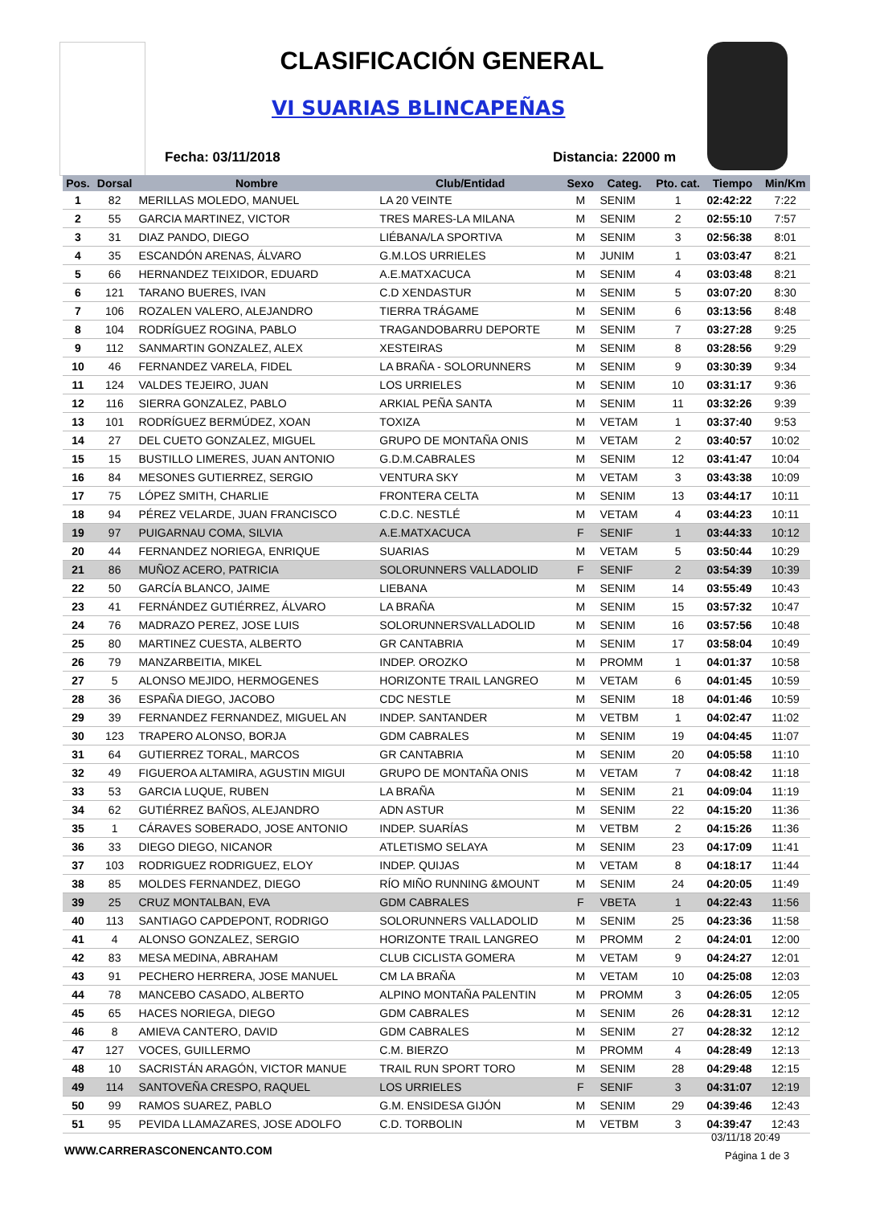CLASIFICACIÓN GENERAL
VI SUARIAS BLINCAPEÑAS
Fecha: 03/11/2018 Distancia: 22000 m
| Pos. | Dorsal | Nombre | Club/Entidad | Sexo | Categ. | Pto. cat. | Tiempo | Min/Km |
| --- | --- | --- | --- | --- | --- | --- | --- | --- |
| 1 | 82 | MERILLAS MOLEDO, MANUEL | LA 20 VEINTE | M | SENIM | 1 | 02:42:22 | 7:22 |
| 2 | 55 | GARCIA MARTINEZ, VICTOR | TRES MARES-LA MILANA | M | SENIM | 2 | 02:55:10 | 7:57 |
| 3 | 31 | DIAZ PANDO, DIEGO | LIÉBANA/LA SPORTIVA | M | SENIM | 3 | 02:56:38 | 8:01 |
| 4 | 35 | ESCANDÓN ARENAS, ÁLVARO | G.M.LOS URRIELES | M | JUNIM | 1 | 03:03:47 | 8:21 |
| 5 | 66 | HERNANDEZ TEIXIDOR, EDUARD | A.E.MATXACUCA | M | SENIM | 4 | 03:03:48 | 8:21 |
| 6 | 121 | TARANO BUERES, IVAN | C.D XENDASTUR | M | SENIM | 5 | 03:07:20 | 8:30 |
| 7 | 106 | ROZALEN VALERO, ALEJANDRO | TIERRA TRÁGAME | M | SENIM | 6 | 03:13:56 | 8:48 |
| 8 | 104 | RODRÍGUEZ ROGINA, PABLO | TRAGANDOBARRU DEPORTE | M | SENIM | 7 | 03:27:28 | 9:25 |
| 9 | 112 | SANMARTIN GONZALEZ, ALEX | XESTEIRAS | M | SENIM | 8 | 03:28:56 | 9:29 |
| 10 | 46 | FERNANDEZ VARELA, FIDEL | LA BRAÑA - SOLORUNNERS | M | SENIM | 9 | 03:30:39 | 9:34 |
| 11 | 124 | VALDES TEJEIRO, JUAN | LOS URRIELES | M | SENIM | 10 | 03:31:17 | 9:36 |
| 12 | 116 | SIERRA GONZALEZ, PABLO | ARKIAL PEÑA SANTA | M | SENIM | 11 | 03:32:26 | 9:39 |
| 13 | 101 | RODRÍGUEZ BERMÚDEZ, XOAN | TOXIZA | M | VETAM | 1 | 03:37:40 | 9:53 |
| 14 | 27 | DEL CUETO GONZALEZ, MIGUEL | GRUPO DE MONTAÑA ONIS | M | VETAM | 2 | 03:40:57 | 10:02 |
| 15 | 15 | BUSTILLO LIMERES, JUAN ANTONIO | G.D.M.CABRALES | M | SENIM | 12 | 03:41:47 | 10:04 |
| 16 | 84 | MESONES GUTIERREZ, SERGIO | VENTURA SKY | M | VETAM | 3 | 03:43:38 | 10:09 |
| 17 | 75 | LÓPEZ SMITH, CHARLIE | FRONTERA CELTA | M | SENIM | 13 | 03:44:17 | 10:11 |
| 18 | 94 | PÉREZ VELARDE, JUAN FRANCISCO | C.D.C. NESTLÉ | M | VETAM | 4 | 03:44:23 | 10:11 |
| 19 | 97 | PUIGARNAU COMA, SILVIA | A.E.MATXACUCA | F | SENIF | 1 | 03:44:33 | 10:12 |
| 20 | 44 | FERNANDEZ NORIEGA, ENRIQUE | SUARIAS | M | VETAM | 5 | 03:50:44 | 10:29 |
| 21 | 86 | MUÑOZ ACERO, PATRICIA | SOLORUNNERS VALLADOLID | F | SENIF | 2 | 03:54:39 | 10:39 |
| 22 | 50 | GARCÍA BLANCO, JAIME | LIEBANA | M | SENIM | 14 | 03:55:49 | 10:43 |
| 23 | 41 | FERNÁNDEZ GUTIÉRREZ, ÁLVARO | LA BRAÑA | M | SENIM | 15 | 03:57:32 | 10:47 |
| 24 | 76 | MADRAZO PEREZ, JOSE LUIS | SOLORUNNERSVALLADOLID | M | SENIM | 16 | 03:57:56 | 10:48 |
| 25 | 80 | MARTINEZ CUESTA, ALBERTO | GR CANTABRIA | M | SENIM | 17 | 03:58:04 | 10:49 |
| 26 | 79 | MANZARBEITIA, MIKEL | INDEP. OROZKO | M | PROMM | 1 | 04:01:37 | 10:58 |
| 27 | 5 | ALONSO MEJIDO, HERMOGENES | HORIZONTE TRAIL LANGREO | M | VETAM | 6 | 04:01:45 | 10:59 |
| 28 | 36 | ESPAÑA DIEGO, JACOBO | CDC NESTLE | M | SENIM | 18 | 04:01:46 | 10:59 |
| 29 | 39 | FERNANDEZ FERNANDEZ, MIGUEL AN | INDEP. SANTANDER | M | VETBM | 1 | 04:02:47 | 11:02 |
| 30 | 123 | TRAPERO ALONSO, BORJA | GDM CABRALES | M | SENIM | 19 | 04:04:45 | 11:07 |
| 31 | 64 | GUTIERREZ TORAL, MARCOS | GR CANTABRIA | M | SENIM | 20 | 04:05:58 | 11:10 |
| 32 | 49 | FIGUEROA ALTAMIRA, AGUSTIN MIGUI | GRUPO DE MONTAÑA ONIS | M | VETAM | 7 | 04:08:42 | 11:18 |
| 33 | 53 | GARCIA LUQUE, RUBEN | LA BRAÑA | M | SENIM | 21 | 04:09:04 | 11:19 |
| 34 | 62 | GUTIÉRREZ BAÑOS, ALEJANDRO | ADN ASTUR | M | SENIM | 22 | 04:15:20 | 11:36 |
| 35 | 1 | CÁRAVES SOBERADO, JOSE ANTONIO | INDEP. SUARÍAS | M | VETBM | 2 | 04:15:26 | 11:36 |
| 36 | 33 | DIEGO DIEGO, NICANOR | ATLETISMO SELAYA | M | SENIM | 23 | 04:17:09 | 11:41 |
| 37 | 103 | RODRIGUEZ RODRIGUEZ, ELOY | INDEP. QUIJAS | M | VETAM | 8 | 04:18:17 | 11:44 |
| 38 | 85 | MOLDES FERNANDEZ, DIEGO | RÍO MIÑO RUNNING &MOUNT | M | SENIM | 24 | 04:20:05 | 11:49 |
| 39 | 25 | CRUZ MONTALBAN, EVA | GDM CABRALES | F | VBETA | 1 | 04:22:43 | 11:56 |
| 40 | 113 | SANTIAGO CAPDEPONT, RODRIGO | SOLORUNNERS VALLADOLID | M | SENIM | 25 | 04:23:36 | 11:58 |
| 41 | 4 | ALONSO GONZALEZ, SERGIO | HORIZONTE TRAIL LANGREO | M | PROMM | 2 | 04:24:01 | 12:00 |
| 42 | 83 | MESA MEDINA, ABRAHAM | CLUB CICLISTA GOMERA | M | VETAM | 9 | 04:24:27 | 12:01 |
| 43 | 91 | PECHERO HERRERA, JOSE MANUEL | CM LA BRAÑA | M | VETAM | 10 | 04:25:08 | 12:03 |
| 44 | 78 | MANCEBO CASADO, ALBERTO | ALPINO MONTAÑA PALENTIN | M | PROMM | 3 | 04:26:05 | 12:05 |
| 45 | 65 | HACES NORIEGA, DIEGO | GDM CABRALES | M | SENIM | 26 | 04:28:31 | 12:12 |
| 46 | 8 | AMIEVA CANTERO, DAVID | GDM CABRALES | M | SENIM | 27 | 04:28:32 | 12:12 |
| 47 | 127 | VOCES, GUILLERMO | C.M. BIERZO | M | PROMM | 4 | 04:28:49 | 12:13 |
| 48 | 10 | SACRISTÁN ARAGÓN, VICTOR MANUE | TRAIL RUN SPORT TORO | M | SENIM | 28 | 04:29:48 | 12:15 |
| 49 | 114 | SANTOVEÑA CRESPO, RAQUEL | LOS URRIELES | F | SENIF | 3 | 04:31:07 | 12:19 |
| 50 | 99 | RAMOS SUAREZ, PABLO | G.M. ENSIDESA GIJÓN | M | SENIM | 29 | 04:39:46 | 12:43 |
| 51 | 95 | PEVIDA LLAMAZARES, JOSE ADOLFO | C.D. TORBOLIN | M | VETBM | 3 | 04:39:47 | 12:43 |
03/11/18 20:49
WWW.CARRERASCONENCANTO.COM Página 1 de 3